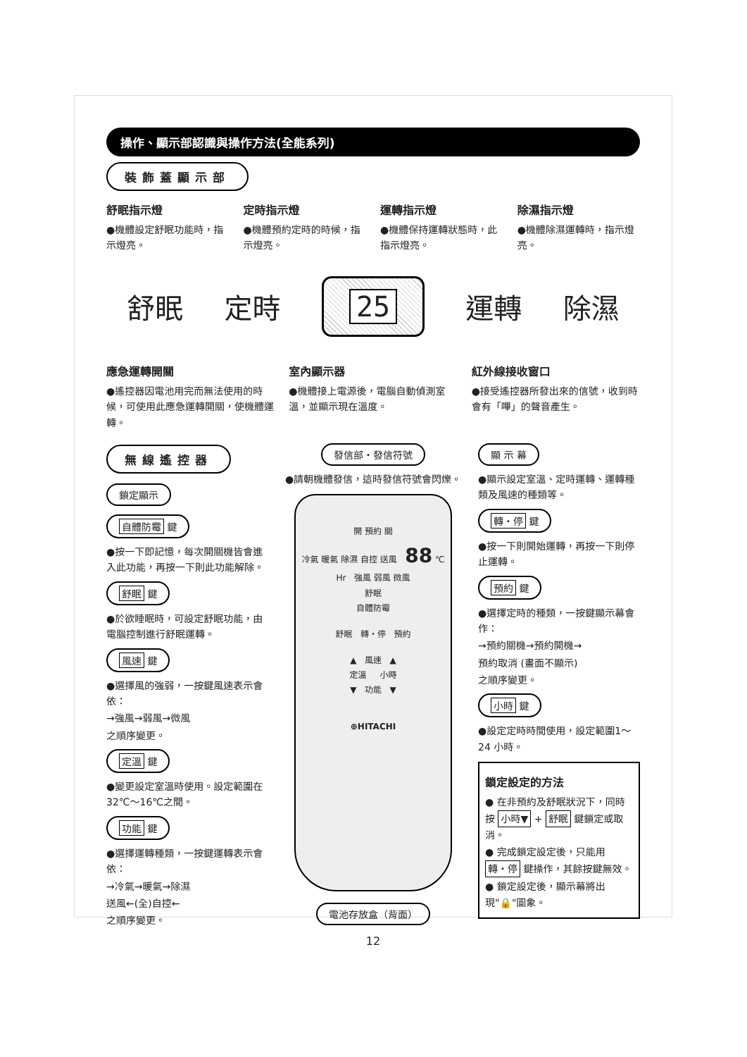操作、顯示部認識與操作方法(全能系列)
裝飾蓋顯示部
舒眠指示燈
●機體設定舒眠功能時，指示燈亮。
定時指示燈
●機體預約定時的時候，指示燈亮。
運轉指示燈
●機體保持運轉狀態時，此指示燈亮。
除濕指示燈
●機體除濕運轉時，指示燈亮。
舒眠 定時
25
運轉 除濕
應急運轉開關
●遙控器因電池用完而無法使用的時候，可使用此應急運轉開關，使機體運轉。
室內顯示器
●機體接上電源後，電腦自動偵測室溫，並顯示現在溫度。
紅外線接收窗口
●接受遙控器所發出來的信號，收到時會有「嗶」的聲音產生。
無線遙控器
鎖定顯示
自體防霉 鍵
●按一下即記憶，每次開關機皆會進入此功能，再按一下則此功能解除。
舒眠 鍵
●於欲睡眠時，可設定舒眠功能，由電腦控制進行舒眠運轉。
風速 鍵
●選擇風的強弱，一按鍵風速表示會依：
→強風→弱風→微風
之順序變更。
定溫 鍵
●變更設定室溫時使用。設定範圍在 32℃～16℃之間。
功能 鍵
●選擇運轉種類，一按鍵運轉表示會依：
→冷氣→暖氣→除濕
送風←(全)自控←
之順序變更。
發信部・發信符號
●請朝機體發信，這時發信符號會閃爍。
開 預約 關
冷氣 暖氣 除濕 自控 送風 88 ℃ Hr 強風 弱風 微風
舒眠
自體防霉
舒眠 轉・停 預約
▲ 風速 ▲
定溫 小時
▼ 功能 ▼
⊕HITACHI
電池存放盒（背面）
顯 示 幕
●顯示設定室溫、定時運轉、運轉種類及風速的種類等。
轉・停 鍵
●按一下則開始運轉，再按一下則停止運轉。
預約 鍵
●選擇定時的種類，一按鍵顯示幕會作：
→預約關機→預約開機→
預約取消 (畫面不顯示)
之順序變更。
小時 鍵
●設定定時時間使用，設定範圍1～24 小時。
鎖定設定的方法
● 在非預約及舒眠狀況下，同時按 小時▼ + 舒眠 鍵鎖定或取消。
● 完成鎖定設定後，只能用 轉・停 鍵操作，其餘按鍵無效。
● 鎖定設定後，顯示幕將出現"🔒"圖象。
12